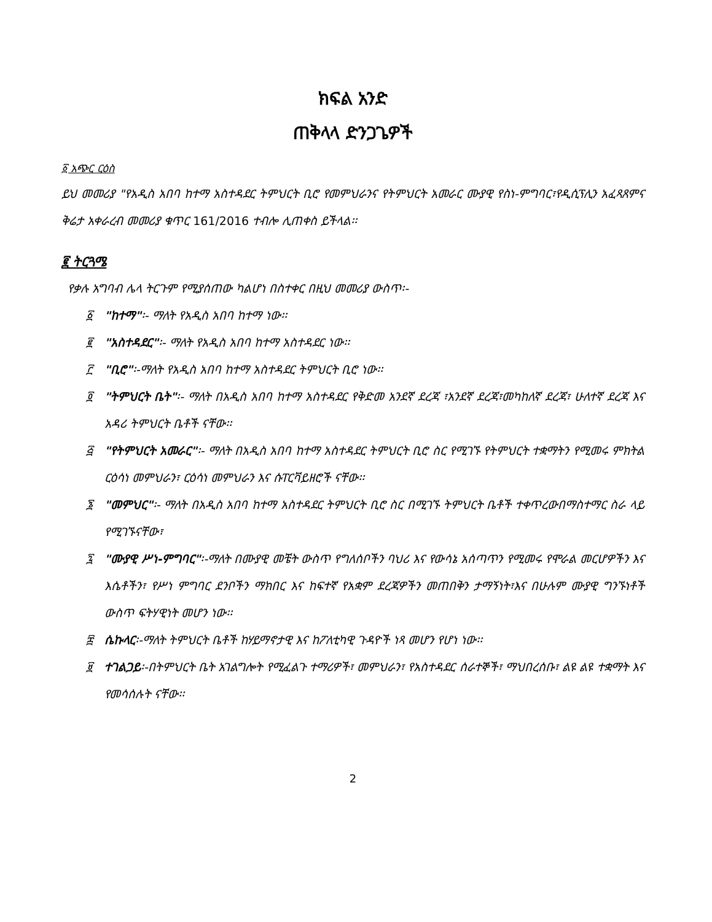ክፍል አንድ
ጠቅላላ ድንጋጌዎች
፩ አጭር ርዕስ
ይህ መመሪያ "የአዲስ አበባ ከተማ አስተዳደር ትምህርት ቢሮ የመምህራንና የትምህርት አመራር ሙያዊ የስነ-ምግባር፣የዲሲፕሊን አፈጻጸምና ቅሬታ አቀራረብ መመሪያ ቁጥር 161/2016 ተብሎ ሊጠቀስ ይችላል፡፡
፪ ትርጓሜ
የቃሉ አግባብ ሌላ ትርጉም የሚያሰጠው ካልሆነ በስተቀር በዚህ መመሪያ ውስጥ፡-
፩ "ከተማ"፡- ማለት የአዲስ አበባ ከተማ ነው፡፡
፪ "አስተዳደር"፡- ማለት የአዲስ አበባ ከተማ አስተዳደር ነው፡፡
፫ "ቢሮ"፡-ማለት የአዲስ አበባ ከተማ አስተዳደር ትምህርት ቢሮ ነው፡፡
፬ "ትምህርት ቤት"፡- ማለት በአዲስ አበባ ከተማ አስተዳደር የቅድመ አንደኛ ደረጃ ፣አንደኛ ደረጃ፣መካከለኛ ደረጃ፣ ሁለተኛ ደረጃ እና አዳሪ ትምህርት ቤቶች ናቸው፡፡
፭ "የትምህርት አመራር"፡- ማለት በአዲስ አበባ ከተማ አስተዳደር ትምህርት ቢሮ ስር የሚገኙ የትምህርት ተቋማትን የሚመሩ ምክትል ርዕሳነ መምህራን፣ ርዕሳነ መምህራን እና ሱፐርቫይዘሮች ናቸው፡፡
፮ "መምህር"፡- ማለት በአዲስ አበባ ከተማ አስተዳደር ትምህርት ቢሮ ስር በሚገኙ ትምህርት ቤቶች ተቀጥረውበማስተማር ስራ ላይ የሚገኙናቸው፣
፯ "ሙያዊ ሥነ-ምግባር"፡-ማለት በሙያዊ መቼት ውስጥ የግለሰቦችን ባህሪ እና የውሳኔ አሰጣጥን የሚመሩ የሞራል መርሆዎችን እና እሴቶችን፣ የሥነ ምግባር ደንቦችን ማክበር እና ከፍተኛ የአቋም ደረጃዎችን መጠበቅን ታማኝነት፣እና በሁሉም ሙያዊ ግንኙነቶች ውስጥ ፍትሃዊነት መሆን ነው፡፡
፰ ሴኩላር፡-ማለት ትምህርት ቤቶች ከሃይማኖታዊ እና ከፖለቲካዊ ጉዳዮች ነጻ መሆን የሆነ ነው፡፡
፱ ተገልጋይ፡-በትምህርት ቤት አገልግሎት የሚፈልጉ ተማሪዎች፣ መምህራን፣ የአስተዳደር ሰራተኞች፣ ማህበረሰቡ፣ ልዩ ልዩ ተቋማት እና የመሳሰሉት ናቸው፡፡
2